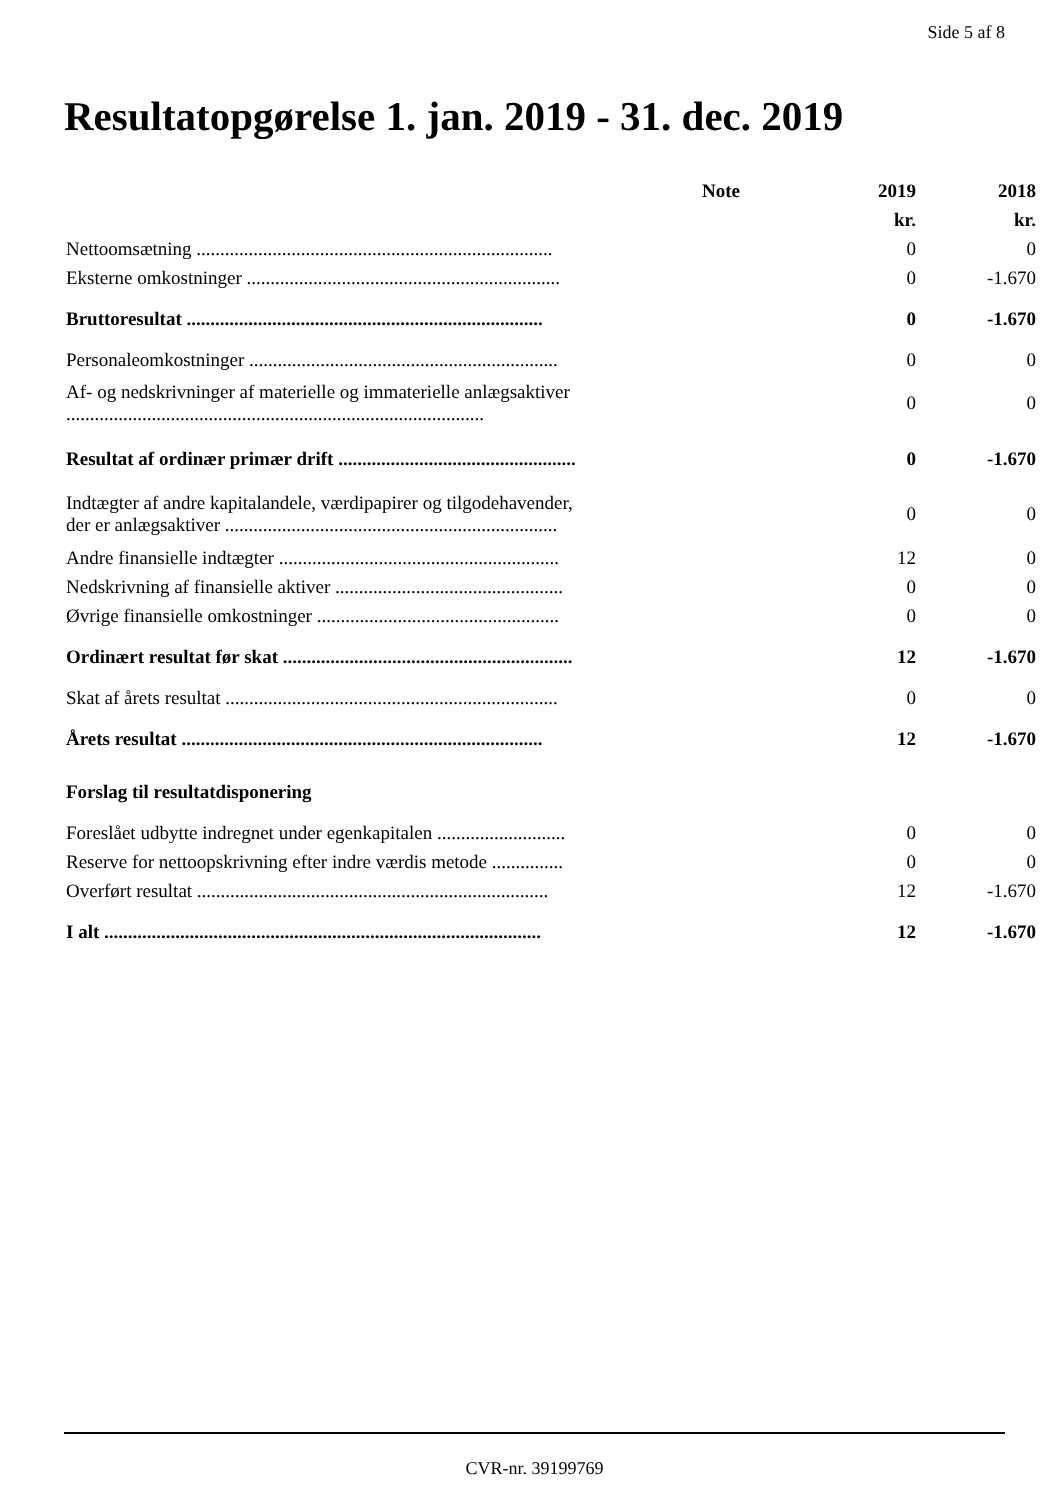Side 5 af 8
Resultatopgørelse 1. jan. 2019 - 31. dec. 2019
| | Note | 2019 | 2018 |
| --- | --- | --- | --- |
| | | kr. | kr. |
| Nettoomsætning ........................................................................... | | 0 | 0 |
| Eksterne omkostninger .................................................................. | | 0 | -1.670 |
| Bruttoresultat ........................................................................... | | 0 | -1.670 |
| Personaleomkostninger ................................................................. | | 0 | 0 |
| Af- og nedskrivninger af materielle og immaterielle anlægsaktiver ........................................................................................ | | 0 | 0 |
| Resultat af ordinær primær drift .................................................. | | 0 | -1.670 |
| Indtægter af andre kapitalandele, værdipapirer og tilgodehavender, der er anlægsaktiver ...................................................................... | | 0 | 0 |
| Andre finansielle indtægter ........................................................... | | 12 | 0 |
| Nedskrivning af finansielle aktiver ................................................ | | 0 | 0 |
| Øvrige finansielle omkostninger ................................................... | | 0 | 0 |
| Ordinært resultat før skat ............................................................. | | 12 | -1.670 |
| Skat af årets resultat ...................................................................... | | 0 | 0 |
| Årets resultat ............................................................................ | | 12 | -1.670 |
| Forslag til resultatdisponering | | | |
| Foreslået udbytte indregnet under egenkapitalen ........................... | | 0 | 0 |
| Reserve for nettoopskrivning efter indre værdis metode ............... | | 0 | 0 |
| Overført resultat .......................................................................... | | 12 | -1.670 |
| I alt ............................................................................................ | | 12 | -1.670 |
CVR-nr. 39199769